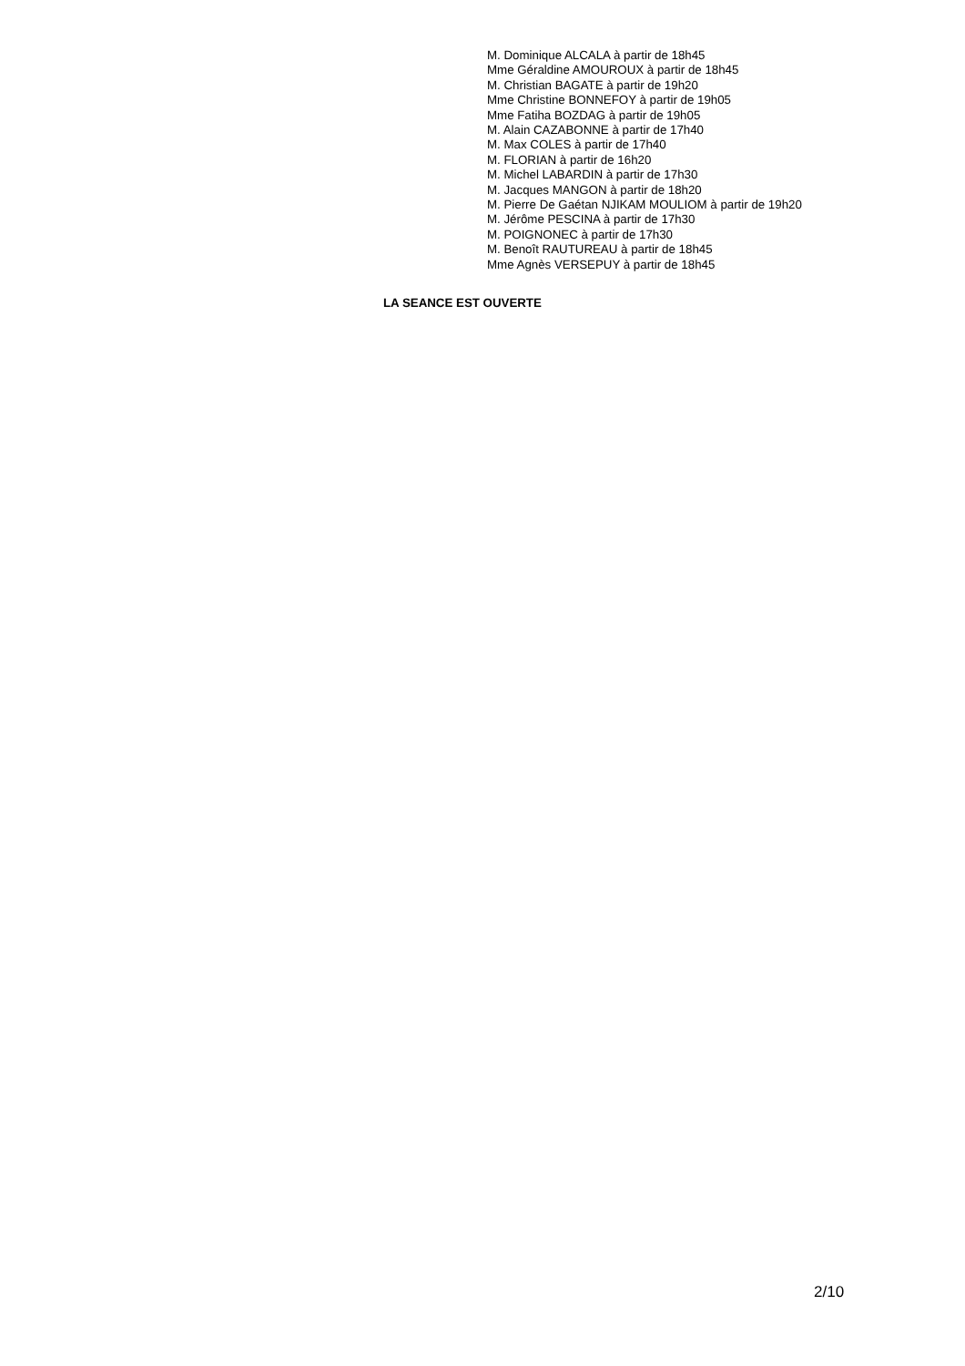M. Dominique ALCALA à partir de 18h45
Mme Géraldine AMOUROUX à partir de 18h45
M. Christian BAGATE à partir de 19h20
Mme Christine BONNEFOY à partir de 19h05
Mme Fatiha BOZDAG à partir de 19h05
M. Alain CAZABONNE à partir de 17h40
M. Max COLES à partir de 17h40
M. FLORIAN à partir de 16h20
M. Michel LABARDIN à partir de 17h30
M. Jacques MANGON à partir de 18h20
M. Pierre De Gaétan NJIKAM MOULIOM à partir de 19h20
M. Jérôme PESCINA à partir de 17h30
M. POIGNONEC à partir de 17h30
M. Benoît RAUTUREAU à partir de 18h45
Mme Agnès VERSEPUY à partir de 18h45
LA SEANCE EST OUVERTE
2/10